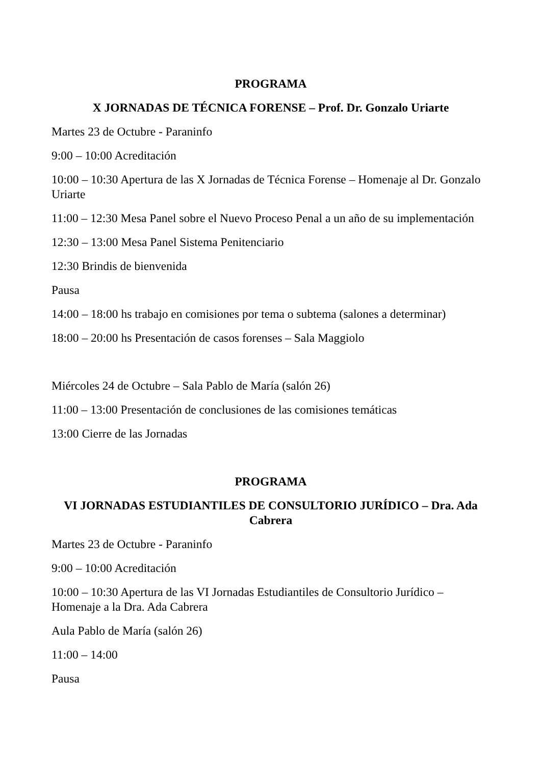PROGRAMA
X JORNADAS DE TÉCNICA FORENSE – Prof. Dr. Gonzalo Uriarte
Martes 23 de Octubre - Paraninfo
9:00 – 10:00 Acreditación
10:00 – 10:30 Apertura de las X Jornadas de Técnica Forense – Homenaje al Dr. Gonzalo Uriarte
11:00 – 12:30 Mesa Panel sobre el Nuevo Proceso Penal a un año de su implementación
12:30 – 13:00 Mesa Panel Sistema Penitenciario
12:30 Brindis de bienvenida
Pausa
14:00 – 18:00 hs trabajo en comisiones por tema o subtema (salones a determinar)
18:00 – 20:00 hs Presentación de casos forenses – Sala Maggiolo
Miércoles 24 de Octubre – Sala Pablo de María (salón 26)
11:00 – 13:00 Presentación de conclusiones de las comisiones temáticas
13:00 Cierre de las Jornadas
PROGRAMA
VI JORNADAS ESTUDIANTILES DE CONSULTORIO JURÍDICO – Dra. Ada Cabrera
Martes 23 de Octubre - Paraninfo
9:00 – 10:00 Acreditación
10:00 – 10:30 Apertura de las VI Jornadas Estudiantiles de Consultorio Jurídico – Homenaje a la Dra. Ada Cabrera
Aula Pablo de María (salón 26)
11:00 – 14:00
Pausa